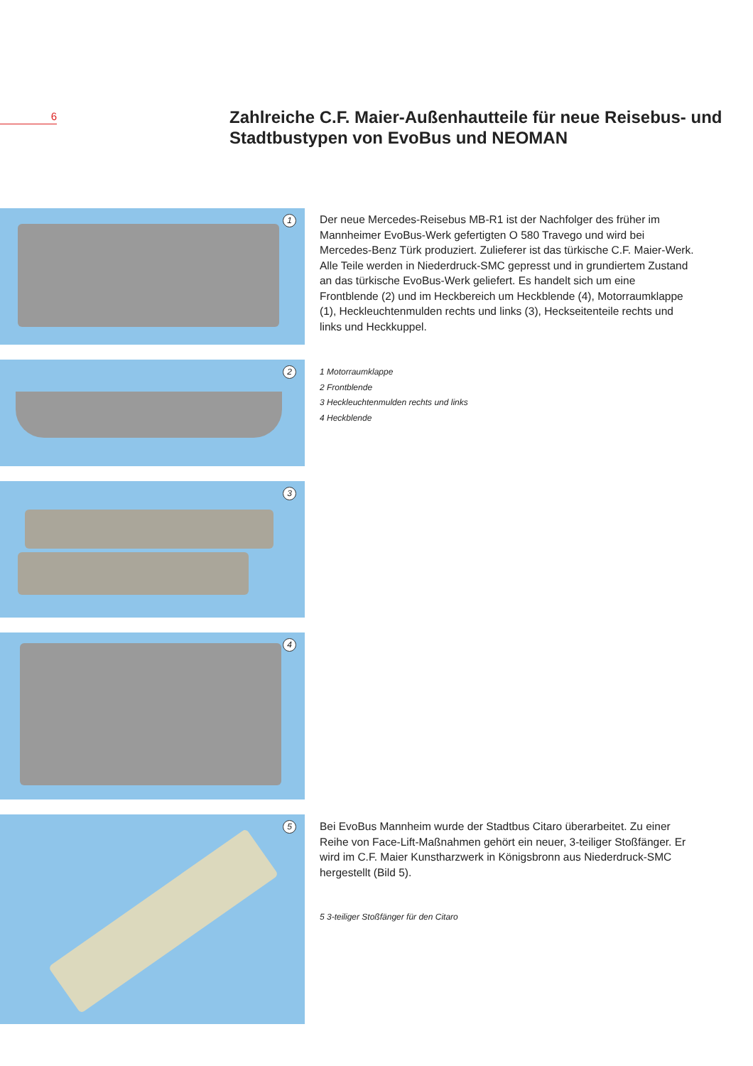6
Zahlreiche C.F. Maier-Außenhautteile für neue Reisebus- und Stadtbustypen von EvoBus und NEOMAN
1
2
3
4
5
Der neue Mercedes-Reisebus MB-R1 ist der Nachfolger des früher im Mannheimer EvoBus-Werk gefertigten O 580 Travego und wird bei Mercedes-Benz Türk produziert. Zulieferer ist das türkische C.F. Maier-Werk. Alle Teile werden in Niederdruck-SMC gepresst und in grundiertem Zustand an das türkische EvoBus-Werk geliefert. Es handelt sich um eine Frontblende (2) und im Heckbereich um Heckblende (4), Motorraumklappe (1), Heckleuchtenmulden rechts und links (3), Heckseitenteile rechts und links und Heckkuppel.
1 Motorraumklappe
2 Frontblende
3 Heckleuchtenmulden rechts und links
4 Heckblende
Bei EvoBus Mannheim wurde der Stadtbus Citaro überarbeitet. Zu einer Reihe von Face-Lift-Maßnahmen gehört ein neuer, 3-teiliger Stoßfänger. Er wird im C.F. Maier Kunstharzwerk in Königsbronn aus Niederdruck-SMC hergestellt (Bild 5).
5 3-teiliger Stoßfänger für den Citaro